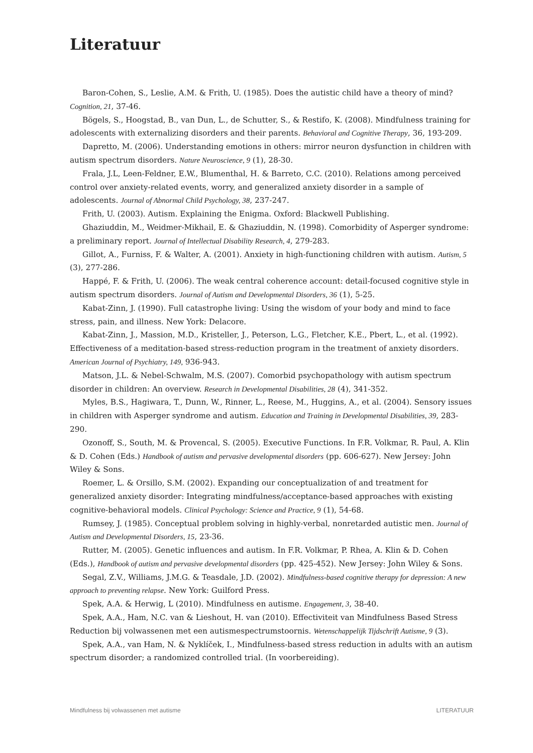Literatuur
Baron-Cohen, S., Leslie, A.M. & Frith, U. (1985). Does the autistic child have a theory of mind? Cognition, 21, 37-46.
Bögels, S., Hoogstad, B., van Dun, L., de Schutter, S., & Restifo, K. (2008). Mindfulness training for adolescents with externalizing disorders and their parents. Behavioral and Cognitive Therapy, 36, 193-209.
Dapretto, M. (2006). Understanding emotions in others: mirror neuron dysfunction in children with autism spectrum disorders. Nature Neuroscience, 9 (1), 28-30.
Frala, J.L, Leen-Feldner, E.W., Blumenthal, H. & Barreto, C.C. (2010). Relations among perceived control over anxiety-related events, worry, and generalized anxiety disorder in a sample of adolescents. Journal of Abnormal Child Psychology, 38, 237-247.
Frith, U. (2003). Autism. Explaining the Enigma. Oxford: Blackwell Publishing.
Ghaziuddin, M., Weidmer-Mikhail, E. & Ghaziuddin, N. (1998). Comorbidity of Asperger syndrome: a preliminary report. Journal of Intellectual Disability Research, 4, 279-283.
Gillot, A., Furniss, F. & Walter, A. (2001). Anxiety in high-functioning children with autism. Autism, 5 (3), 277-286.
Happé, F. & Frith, U. (2006). The weak central coherence account: detail-focused cognitive style in autism spectrum disorders. Journal of Autism and Developmental Disorders, 36 (1), 5-25.
Kabat-Zinn, J. (1990). Full catastrophe living: Using the wisdom of your body and mind to face stress, pain, and illness. New York: Delacore.
Kabat-Zinn, J., Massion, M.D., Kristeller, J., Peterson, L.G., Fletcher, K.E., Pbert, L., et al. (1992). Effectiveness of a meditation-based stress-reduction program in the treatment of anxiety disorders. American Journal of Psychiatry, 149, 936-943.
Matson, J.L. & Nebel-Schwalm, M.S. (2007). Comorbid psychopathology with autism spectrum disorder in children: An overview. Research in Developmental Disabilities, 28 (4), 341-352.
Myles, B.S., Hagiwara, T., Dunn, W., Rinner, L., Reese, M., Huggins, A., et al. (2004). Sensory issues in children with Asperger syndrome and autism. Education and Training in Developmental Disabilities, 39, 283-290.
Ozonoff, S., South, M. & Provencal, S. (2005). Executive Functions. In F.R. Volkmar, R. Paul, A. Klin & D. Cohen (Eds.) Handbook of autism and pervasive developmental disorders (pp. 606-627). New Jersey: John Wiley & Sons.
Roemer, L. & Orsillo, S.M. (2002). Expanding our conceptualization of and treatment for generalized anxiety disorder: Integrating mindfulness/acceptance-based approaches with existing cognitive-behavioral models. Clinical Psychology: Science and Practice, 9 (1), 54-68.
Rumsey, J. (1985). Conceptual problem solving in highly-verbal, nonretarded autistic men. Journal of Autism and Developmental Disorders, 15, 23-36.
Rutter, M. (2005). Genetic influences and autism. In F.R. Volkmar, P. Rhea, A. Klin & D. Cohen (Eds.), Handbook of autism and pervasive developmental disorders (pp. 425-452). New Jersey: John Wiley & Sons.
Segal, Z.V., Williams, J.M.G. & Teasdale, J.D. (2002). Mindfulness-based cognitive therapy for depression: A new approach to preventing relapse. New York: Guilford Press.
Spek, A.A. & Herwig, L (2010). Mindfulness en autisme. Engagement, 3, 38-40.
Spek, A.A., Ham, N.C. van & Lieshout, H. van (2010). Effectiviteit van Mindfulness Based Stress Reduction bij volwassenen met een autismespectrumstoornis. Wetenschappelijk Tijdschrift Autisme, 9 (3).
Spek, A.A., van Ham, N. & Nyklíček, I., Mindfulness-based stress reduction in adults with an autism spectrum disorder; a randomized controlled trial. (In voorbereiding).
Mindfulness bij volwassenen met autisme LITERATUUR